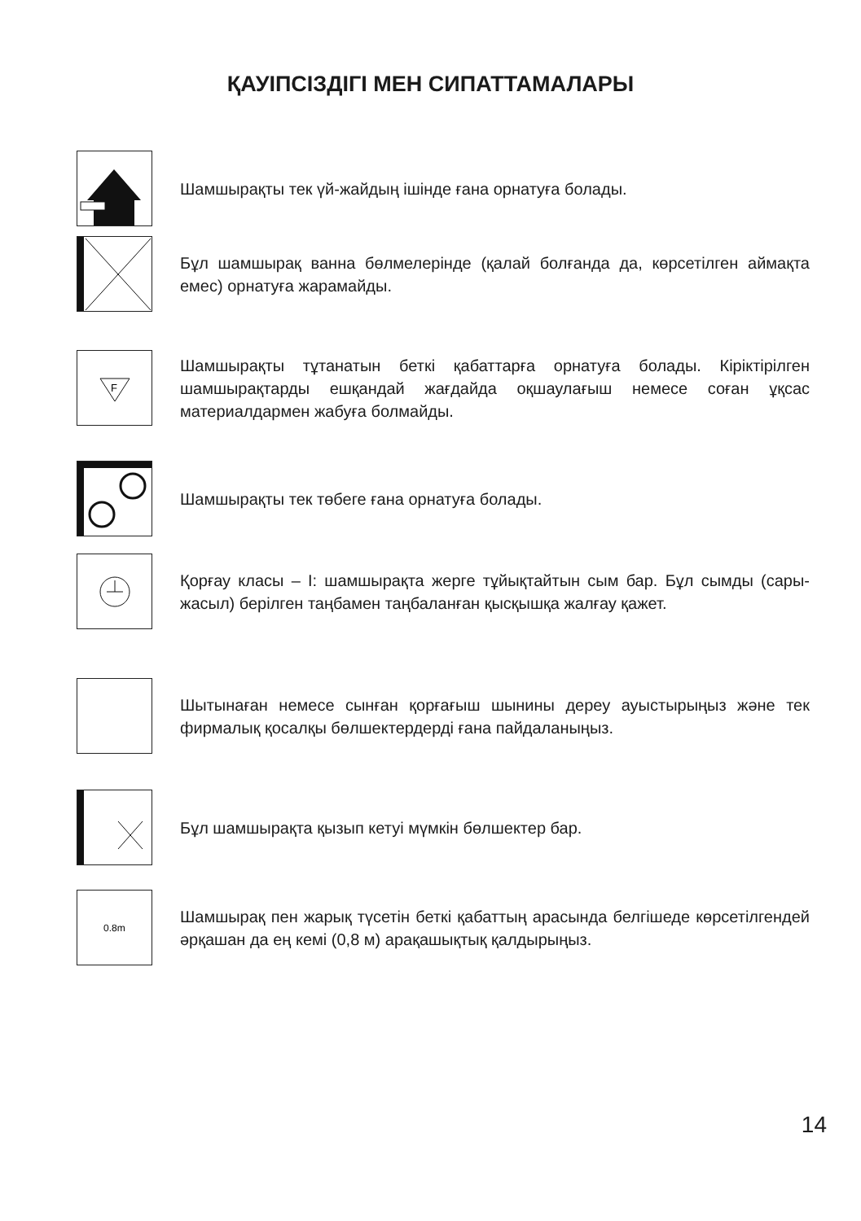ҚАУІПСІЗДІГІ МЕН СИПАТТАМАЛАРЫ
Шамшырақты тек үй-жайдың ішінде ғана орнатуға болады.
Бұл шамшырақ ванна бөлмелерінде (қалай болғанда да, көрсетілген аймақта емес) орнатуға жарамайды.
F
Шамшырақты тұтанатын беткі қабаттарға орнатуға болады. Кіріктірілген шамшырақтарды ешқандай жағдайда оқшаулағыш немесе соған ұқсас материалдармен жабуға болмайды.
Шамшырақты тек төбеге ғана орнатуға болады.
Қорғау класы – I: шамшырақта жерге тұйықтайтын сым бар. Бұл сымды (сары-жасыл) берілген таңбамен таңбаланған қысқышқа жалғау қажет.
Шытынаған немесе сынған қорғағыш шынины дереу ауыстырыңыз және тек фирмалық қосалқы бөлшектердерді ғана пайдаланыңыз.
Бұл шамшырақта қызып кетуі мүмкін бөлшектер бар.
0.8m
Шамшырақ пен жарық түсетін беткі қабаттың арасында белгішеде көрсетілгендей әрқашан да ең кемі (0,8 м) арақашықтық қалдырыңыз.
14